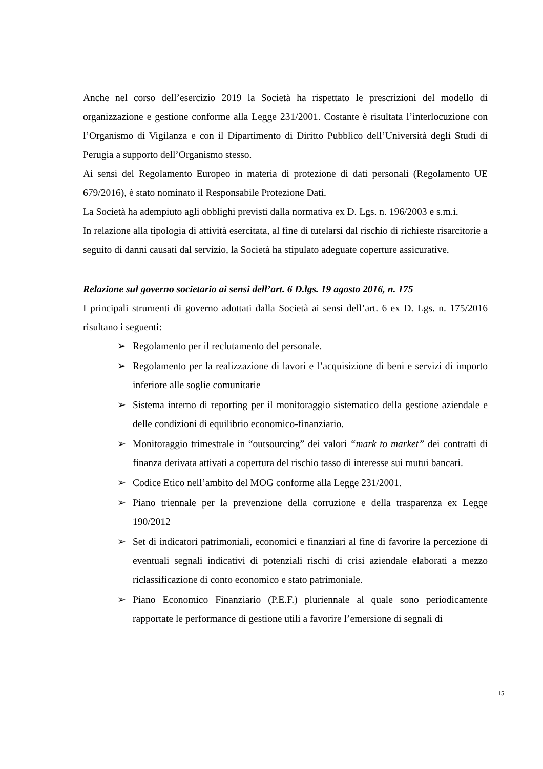Anche nel corso dell’esercizio 2019 la Società ha rispettato le prescrizioni del modello di organizzazione e gestione conforme alla Legge 231/2001. Costante è risultata l’interlocuzione con l’Organismo di Vigilanza e con il Dipartimento di Diritto Pubblico dell’Università degli Studi di Perugia a supporto dell’Organismo stesso.
Ai sensi del Regolamento Europeo in materia di protezione di dati personali (Regolamento UE 679/2016), è stato nominato il Responsabile Protezione Dati.
La Società ha adempiuto agli obblighi previsti dalla normativa ex D. Lgs. n. 196/2003 e s.m.i.
In relazione alla tipologia di attività esercitata, al fine di tutelarsi dal rischio di richieste risarcitorie a seguito di danni causati dal servizio, la Società ha stipulato adeguate coperture assicurative.
Relazione sul governo societario ai sensi dell’art. 6 D.lgs. 19 agosto 2016, n. 175
I principali strumenti di governo adottati dalla Società ai sensi dell’art. 6 ex D. Lgs. n. 175/2016 risultano i seguenti:
➢ Regolamento per il reclutamento del personale.
➢ Regolamento per la realizzazione di lavori e l’acquisizione di beni e servizi di importo inferiore alle soglie comunitarie
➢ Sistema interno di reporting per il monitoraggio sistematico della gestione aziendale e delle condizioni di equilibrio economico-finanziario.
➢ Monitoraggio trimestrale in “outsourcing” dei valori “mark to market” dei contratti di finanza derivata attivati a copertura del rischio tasso di interesse sui mutui bancari.
➢ Codice Etico nell’ambito del MOG conforme alla Legge 231/2001.
➢ Piano triennale per la prevenzione della corruzione e della trasparenza ex Legge 190/2012
➢ Set di indicatori patrimoniali, economici e finanziari al fine di favorire la percezione di eventuali segnali indicativi di potenziali rischi di crisi aziendale elaborati a mezzo riclassificazione di conto economico e stato patrimoniale.
➢ Piano Economico Finanziario (P.E.F.) pluriennale al quale sono periodicamente rapportate le performance di gestione utili a favorire l’emersione di segnali di
15